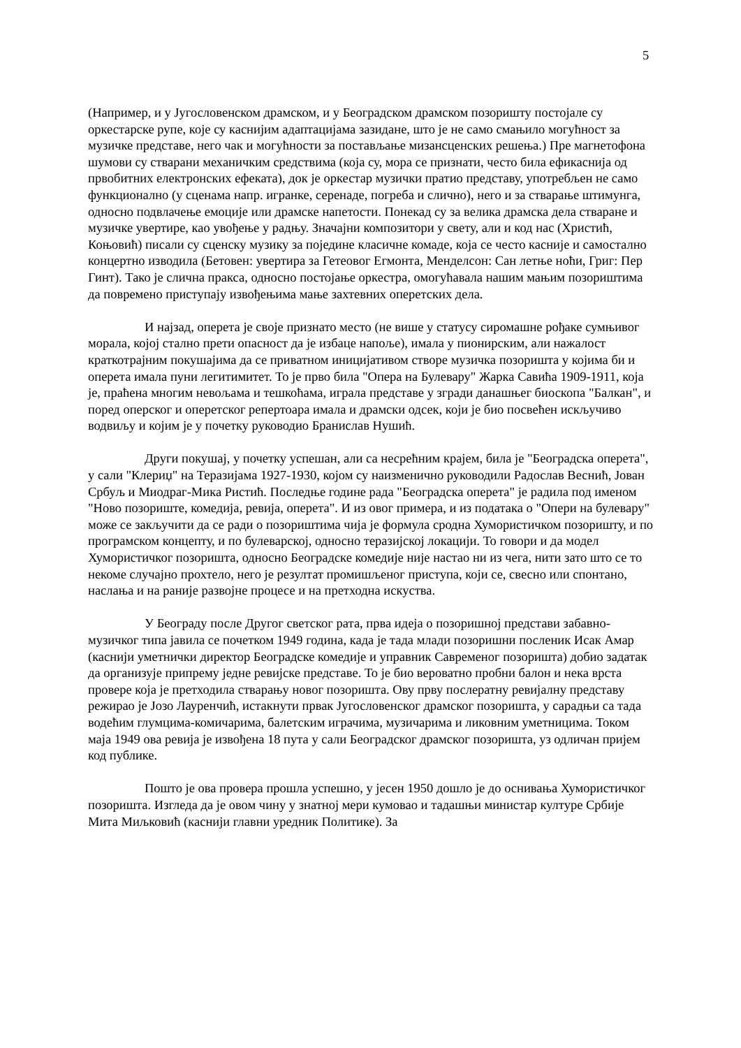5
(Например, и у Југословенском драмском, и у Београдском драмском позоришту постојале су оркестарске рупе, које су каснијим адаптацијама зазидане, што је не само смањило могућност за музичке представе, него чак и могућности за постављање мизансценских решења.) Пре магнетофона шумови су стварани механичким средствима (која су, мора се признати, често била ефикаснија од првобитних електронских ефеката), док је оркестар музички пратио представу, употребљен не само функционално (у сценама напр. игранке, серенаде, погреба и слично), него и за стварање штимунга, односно подвлачење емоције или драмске напетости. Понекад су за велика драмска дела стваране и музичке увертире, као увођење у радњу. Значајни композитори у свету, али и код нас (Христић, Коњовић) писали су сценску музику за поједине класичне комаде, која се често касније и самостално концертно изводила (Бетовен: увертира за Гетеовог Егмонта, Менделсон: Сан летње ноћи, Григ: Пер Гинт). Тако је слична пракса, односно постојање оркестра, омогућавала нашим мањим позориштима да повремено приступају извођењима мање захтевних оперетских дела.
И најзад, оперета је своје признато место (не више у статусу сиромашне рођаке сумњивог морала, којој стално прети опасност да је избаце напоље), имала у пионирским, али нажалост краткотрајним покушајима да се приватном иницијативом створе музичка позоришта у којима би и оперета имала пуни легитимитет. То је прво била "Опера на Булевару" Жарка Савића 1909-1911, која је, праћена многим невољама и тешкоћама, играла представе у згради данашњег биоскопа "Балкан", и поред оперског и оперетског репертоара имала и драмски одсек, који је био посвећен искључиво водвиљу и којим је у почетку руководио Бранислав Нушић.
Други покушај, у почетку успешан, али са несрећним крајем, била је "Београдска оперета", у сали "Клериџ" на Теразијама 1927-1930, којом су наизменично руководили Радослав Веснић, Јован Србуљ и Миодраг-Мика Ристић. Последње године рада "Београдска оперета" је радила под именом "Ново позориште, комедија, ревија, оперета". И из овог примера, и из података о "Опери на булевару" може се закључити да се ради о позориштима чија је формула сродна Хумористичком позоришту, и по програмском концепту, и по булеварској, односно теразијској локацији. То говори и да модел Хумористичког позоришта, односно Београдске комедије није настао ни из чега, нити зато што се то некоме случајно прохтело, него је резултат промишљеног приступа, који се, свесно или спонтано, наслања и на раније развојне процесе и на претходна искуства.
У Београду после Другог светског рата, прва идеја о позоришној представи забавно-музичког типа јавила се почетком 1949 година, када је тада млади позоришни посленик Исак Амар (каснији уметнички директор Београдске комедије и управник Савременог позоришта) добио задатак да организује припрему једне ревијске представе. То је био вероватно пробни балон и нека врста провере која је претходила стварању новог позоришта. Ову прву послератну ревијалну представу режирао је Јозо Лауренчић, истакнути првак Југословенског драмског позоришта, у сарадњи са тада водећим глумцима-комичарима, балетским играчима, музичарима и ликовним уметницима. Током маја 1949 ова ревија је извођена 18 пута у сали Београдског драмског позоришта, уз одличан пријем код публике.
Пошто је ова провера прошла успешно, у јесен 1950 дошло је до оснивања Хумористичког позоришта. Изгледа да је овом чину у знатној мери кумовао и тадашњи министар културе Србије Мита Миљковић (каснији главни уредник Политике). За